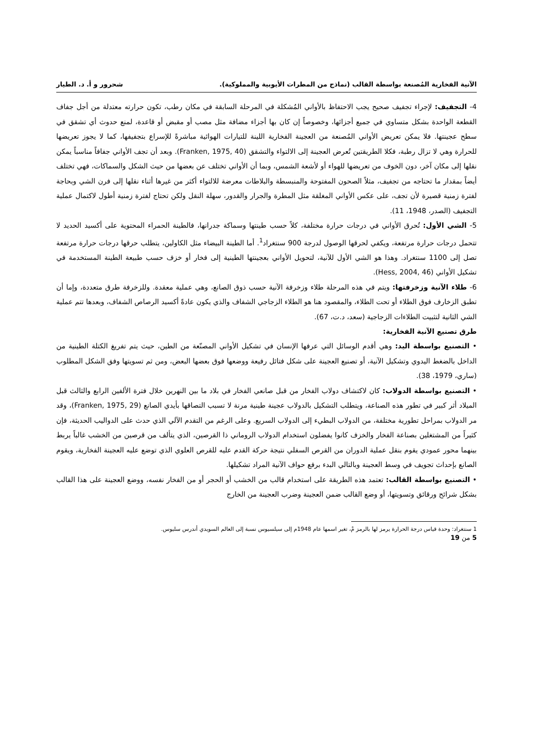الآنية الفخارية المُصنعة بواسطة القالب (نماذج من المطرات الأيوبية والمملوكية). شحرور و أ. د. الطيار
4- التجفيف: لإجراء تجفيف صحيح يجب الاحتفاظ بالأواني المُشكلة في المرحلة السابقة في مكان رطب، تكون حرارته معتدلة من أجل جفاف القطعة الواحدة بشكل متساوي في جميع أجزائها، وخصوصاً إن كان بها أجزاء مضافة مثل مصب أو مقبض أو قاعدة، لمنع حدوث أي تشقق في سطح عجينتها. فلا يمكن تعريض الأواني المُصنعة من العجينة الفخارية اللينة للتيارات الهوائية مباشرةً للإسراع بتجفيفها، كما لا يجوز تعريضها للحرارة وهي لا تزال رطبة، فكلا الطريقتين تُعرض العجينة إلى الالتواء والتشقق (Franken, 1975, 40). وبعد أن تجف الأواني جفافاً مناسباً يمكن نقلها إلى مكان آخر، دون الخوف من تعريضها للهواء أو لأشعة الشمس، وبما أن الأواني تختلف عن بعضها من حيث الشكل والسماكات، فهي تختلف أيضاً بمقدار ما تحتاجه من تجفيف، مثلاً الصحون المفتوحة والمنبسطة والبلاطات معرضة للالتواء أكثر من غيرها أثناء نقلها إلى فرن الشي وبحاجة لفترة زمنية قصيرة لأن تجف، على عكس الأواني المغلقة مثل المطرة والجرار والقدور، سهلة النقل ولكن تحتاج لفترة زمنية أطول لاكتمال عملية التجفيف (الصدر، 1948، 11).
5- الشي الأول: تُحرق الأواني في درجات حرارة مختلفة، كلاً حسب طينتها وسماكة جدرانها، فالطينة الحمراء المحتوية على أكسيد الحديد لا تتحمل درجات حرارة مرتفعة، ويكفي لحرقها الوصول لدرجة 900 سنتغراد<sup>1</sup>. أما الطينة البيضاء مثل الكاولين، يتطلب حرقها درجات حرارة مرتفعة تصل إلى 1100 سنتغراد. وهذا هو الشي الأول للآنية، لتحويل الأواني بعجينتها الطينية إلى فخار أو خزف حسب طبيعة الطينة المستخدمة في تشكيل الأواني (Hess, 2004, 46).
6- طلاء الآنية وزخرفتها: ويتم في هذه المرحلة طلاء وزخرفة الآنية حسب ذوق الصانع، وهي عملية معقدة. وللزخرفة طرق متعددة، وإما أن تطبق الزخارف فوق الطلاء أو تحت الطلاء، والمقصود هنا هو الطلاء الزجاجي الشفاف والذي يكون عادةً أكسيد الرصاص الشفاف، وبعدها تتم عملية الشي الثانية لتثبيت الطلاءات الزجاجية (سعد، د.ت، 67).
طرق تصنيع الآنية الفخارية:
• التصنيع بواسطة اليد: وهي أقدم الوسائل التي عرفها الإنسان في تشكيل الأواني المصنّعة من الطين، حيث يتم تفريغ الكتلة الطينية من الداخل بالضغط اليدوي وتشكيل الآنية، أو تصنيع العجينة على شكل فتائل رفيعة ووضعها فوق بعضها البعض، ومن ثم تسويتها وفق الشكل المطلوب (ساري، 1979، 38).
• التصنيع بواسطة الدولاب: كان لاكتشاف دولاب الفخار من قبل صانعي الفخار في بلاد ما بين النهرين خلال فترة الألفين الرابع والثالث قبل الميلاد أثر كبير في تطور هذه الصناعة، ويتطلب التشكيل بالدولاب عجينة طينية مرنة لا تسبب التصاقها بأيدي الصانع (Franken, 1975, 29)، وقد مر الدولاب بمراحل تطورية مختلفة، من الدولاب البطيء إلى الدولاب السريع. وعلى الرغم من التقدم الآلي الذي حدث على الدواليب الحديثة، فإن كثيراً من المشتغلين بصناعة الفخار والخزف كانوا يفضلون استخدام الدولاب الروماني ذا القرصين، الذي يتألف من قرصين من الخشب غالباً يربط بينهما محور عمودي يقوم بنقل عملية الدوران من القرص السفلي نتيجة حركة القدم عليه للقرص العلوي الذي توضع عليه العجينة الفخارية، ويقوم الصانع بإحداث تجويف في وسط العجينة وبالتالي البدء برفع حواف الآنية المراد تشكيلها.
• التصنيع بواسطة القالب: تعتمد هذه الطريقة على استخدام قالب من الخشب أو الحجر أو من الفخار نفسه، ووضع العجينة على هذا القالب بشكل شرائح ورقائق وتسويتها، أو وضع القالب ضمن العجينة وضرب العجينة من الخارج
1 سنتغراد: وحدة قياس درجة الحرارة يرمز لها بالرمز مْ، تغير اسمها عام 1948م إلى سيلسيوس نسبة إلى العالم السويدي أندرس سليوس.
5 من 19